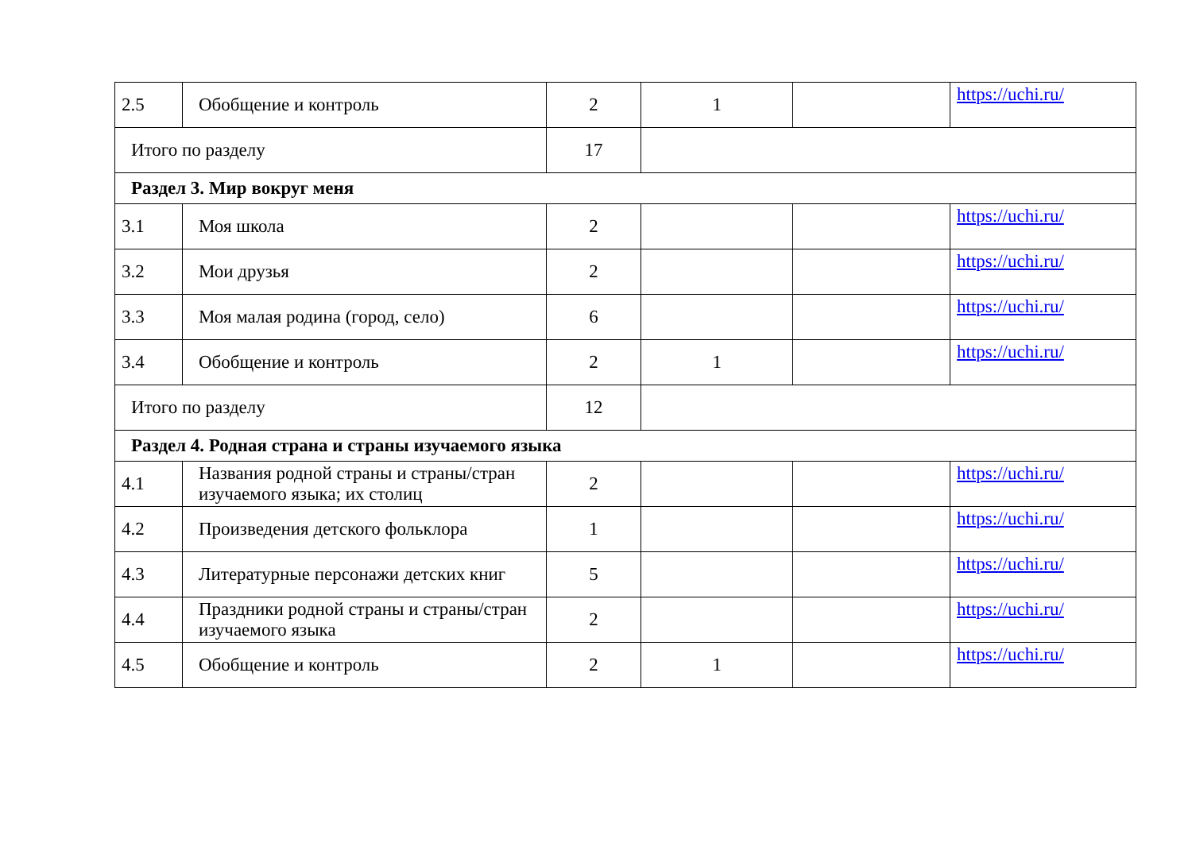| 2.5 | Обобщение и контроль | 2 | 1 | | https://uchi.ru/ |
| Итого по разделу | | 17 | | | |
| Раздел 3. Мир вокруг меня | | | | | |
| 3.1 | Моя школа | 2 | | | https://uchi.ru/ |
| 3.2 | Мои друзья | 2 | | | https://uchi.ru/ |
| 3.3 | Моя малая родина (город, село) | 6 | | | https://uchi.ru/ |
| 3.4 | Обобщение и контроль | 2 | 1 | | https://uchi.ru/ |
| Итого по разделу | | 12 | | | |
| Раздел 4. Родная страна и страны изучаемого языка | | | | | |
| 4.1 | Названия родной страны и страны/стран изучаемого языка; их столиц | 2 | | | https://uchi.ru/ |
| 4.2 | Произведения детского фольклора | 1 | | | https://uchi.ru/ |
| 4.3 | Литературные персонажи детских книг | 5 | | | https://uchi.ru/ |
| 4.4 | Праздники родной страны и страны/стран изучаемого языка | 2 | | | https://uchi.ru/ |
| 4.5 | Обобщение и контроль | 2 | 1 | | https://uchi.ru/ |